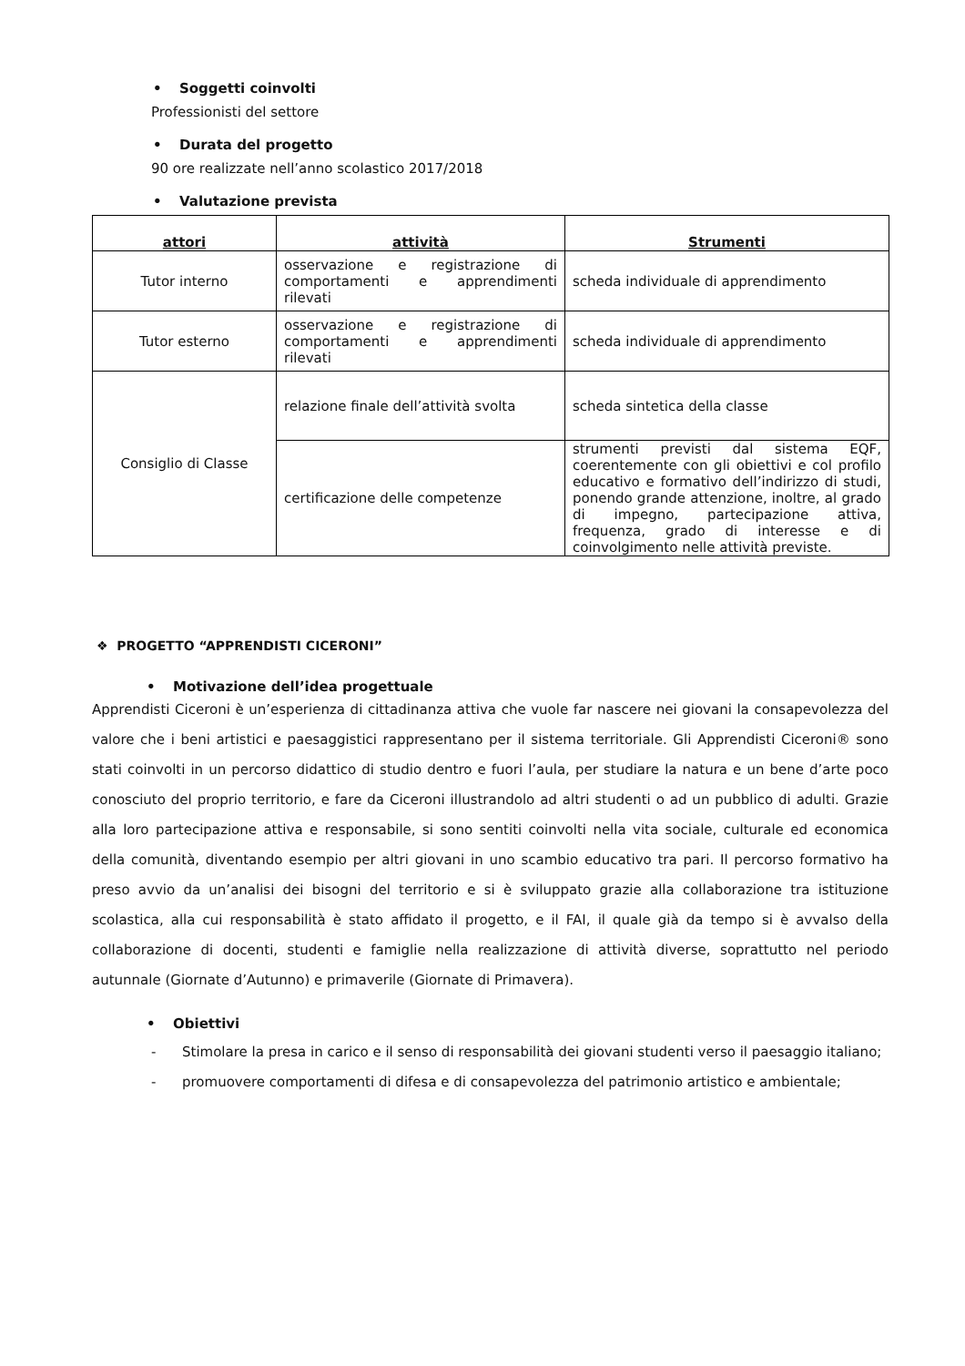• Soggetti coinvolti
Professionisti del settore
• Durata del progetto
90 ore realizzate nell’anno scolastico 2017/2018
• Valutazione prevista
| attori | attività | Strumenti |
| --- | --- | --- |
| Tutor interno | osservazione e registrazione di comportamenti e apprendimenti rilevati | scheda individuale di apprendimento |
| Tutor esterno | osservazione e registrazione di comportamenti e apprendimenti rilevati | scheda individuale di apprendimento |
| Consiglio di Classe | relazione finale dell’attività svolta | scheda sintetica della classe |
| | certificazione delle competenze | strumenti previsti dal sistema EQF, coerentemente con gli obiettivi e col profilo educativo e formativo dell’indirizzo di studi, ponendo grande attenzione, inoltre, al grado di impegno, partecipazione attiva, frequenza, grado di interesse e di coinvolgimento nelle attività previste. |
❖ PROGETTO “APPRENDISTI CICERONI”
• Motivazione dell’idea progettuale
Apprendisti Ciceroni è un’esperienza di cittadinanza attiva che vuole far nascere nei giovani la consapevolezza del valore che i beni artistici e paesaggistici rappresentano per il sistema territoriale. Gli Apprendisti Ciceroni® sono stati coinvolti in un percorso didattico di studio dentro e fuori l’aula, per studiare la natura e un bene d’arte poco conosciuto del proprio territorio, e fare da Ciceroni illustrandolo ad altri studenti o ad un pubblico di adulti. Grazie alla loro partecipazione attiva e responsabile, si sono sentiti coinvolti nella vita sociale, culturale ed economica della comunità, diventando esempio per altri giovani in uno scambio educativo tra pari. Il percorso formativo ha preso avvio da un’analisi dei bisogni del territorio e si è sviluppato grazie alla collaborazione tra istituzione scolastica, alla cui responsabilità è stato affidato il progetto, e il FAI, il quale già da tempo si è avvalso della collaborazione di docenti, studenti e famiglie nella realizzazione di attività diverse, soprattutto nel periodo autunnale (Giornate d’Autunno) e primaverile (Giornate di Primavera).
• Obiettivi
- Stimolare la presa in carico e il senso di responsabilità dei giovani studenti verso il paesaggio italiano;
- promuovere comportamenti di difesa e di consapevolezza del patrimonio artistico e ambientale;